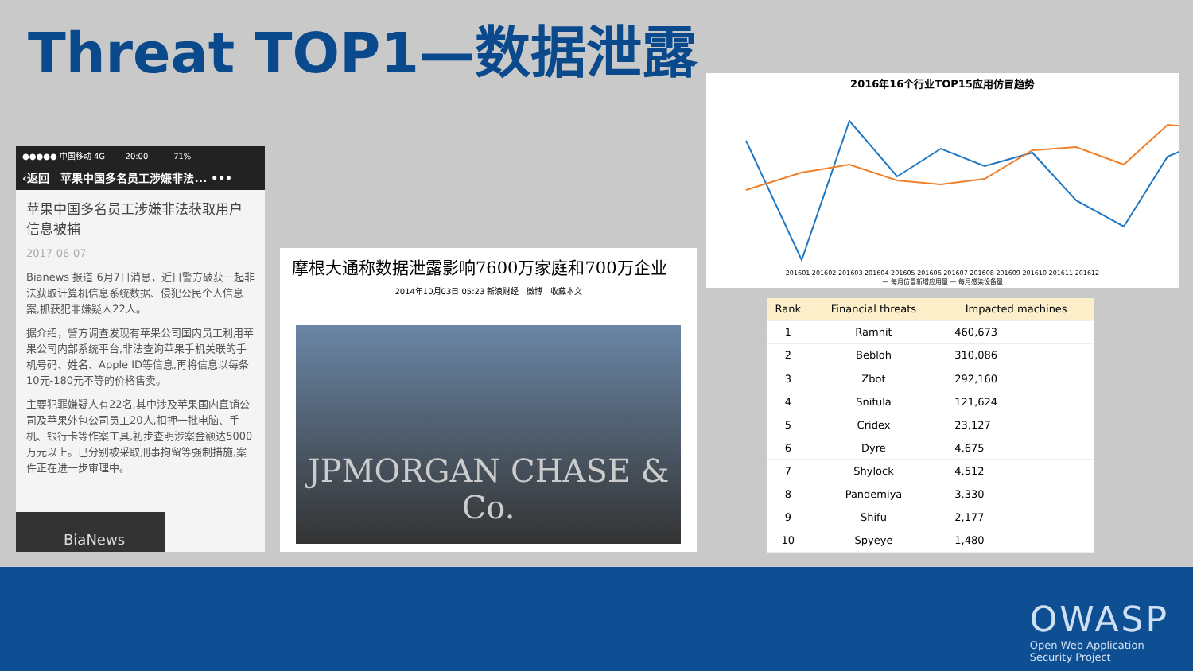Threat TOP1—数据泄露
●●●●● 中国移动 4G 20:00 71%
‹返回 苹果中国多名员工涉嫌非法... •••
苹果中国多名员工涉嫌非法获取用户信息被捕
2017-06-07
Bianews 报道 6月7日消息，近日警方破获一起非法获取计算机信息系统数据、侵犯公民个人信息案,抓获犯罪嫌疑人22人。
据介绍，警方调查发现有苹果公司国内员工利用苹果公司内部系统平台,非法查询苹果手机关联的手机号码、姓名、Apple ID等信息,再将信息以每条10元-180元不等的价格售卖。
主要犯罪嫌疑人有22名,其中涉及苹果国内直销公司及苹果外包公司员工20人,扣押一批电脑、手机、银行卡等作案工具,初步查明涉案金额达5000万元以上。已分别被采取刑事拘留等强制措施,案件正在进一步审理中。
BiaNews
摩根大通称数据泄露影响7600万家庭和700万企业
2014年10月03日 05:23 新浪财经 微博 收藏本文
JPMORGAN CHASE & Co.
2016年16个行业TOP15应用仿冒趋势
201601 201602 201603 201604 201605 201606 201607 201608 201609 201610 201611 201612
— 每月仿冒新增应用量 — 每月感染设备量
| Rank | Financial threats | Impacted machines |
| --- | --- | --- |
| 1 | Ramnit | 460,673 |
| 2 | Bebloh | 310,086 |
| 3 | Zbot | 292,160 |
| 4 | Snifula | 121,624 |
| 5 | Cridex | 23,127 |
| 6 | Dyre | 4,675 |
| 7 | Shylock | 4,512 |
| 8 | Pandemiya | 3,330 |
| 9 | Shifu | 2,177 |
| 10 | Spyeye | 1,480 |
OWASP
Open Web Application
Security Project